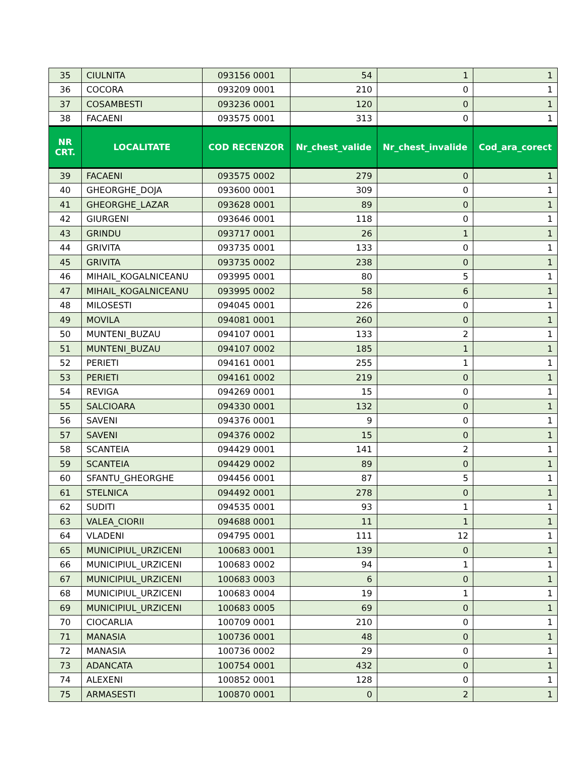| 35 | CIULNITA | 093156 0001 | 54 | 1 | 1 |
| 36 | COCORA | 093209 0001 | 210 | 0 | 1 |
| 37 | COSAMBESTI | 093236 0001 | 120 | 0 | 1 |
| 38 | FACAENI | 093575 0001 | 313 | 0 | 1 |
| NR CRT. | LOCALITATE | COD RECENZOR | Nr_chest_valide | Nr_chest_invalide | Cod_ara_corect |
| 39 | FACAENI | 093575 0002 | 279 | 0 | 1 |
| 40 | GHEORGHE_DOJA | 093600 0001 | 309 | 0 | 1 |
| 41 | GHEORGHE_LAZAR | 093628 0001 | 89 | 0 | 1 |
| 42 | GIURGENI | 093646 0001 | 118 | 0 | 1 |
| 43 | GRINDU | 093717 0001 | 26 | 1 | 1 |
| 44 | GRIVITA | 093735 0001 | 133 | 0 | 1 |
| 45 | GRIVITA | 093735 0002 | 238 | 0 | 1 |
| 46 | MIHAIL_KOGALNICEANU | 093995 0001 | 80 | 5 | 1 |
| 47 | MIHAIL_KOGALNICEANU | 093995 0002 | 58 | 6 | 1 |
| 48 | MILOSESTI | 094045 0001 | 226 | 0 | 1 |
| 49 | MOVILA | 094081 0001 | 260 | 0 | 1 |
| 50 | MUNTENI_BUZAU | 094107 0001 | 133 | 2 | 1 |
| 51 | MUNTENI_BUZAU | 094107 0002 | 185 | 1 | 1 |
| 52 | PERIETI | 094161 0001 | 255 | 1 | 1 |
| 53 | PERIETI | 094161 0002 | 219 | 0 | 1 |
| 54 | REVIGA | 094269 0001 | 15 | 0 | 1 |
| 55 | SALCIOARA | 094330 0001 | 132 | 0 | 1 |
| 56 | SAVENI | 094376 0001 | 9 | 0 | 1 |
| 57 | SAVENI | 094376 0002 | 15 | 0 | 1 |
| 58 | SCANTEIA | 094429 0001 | 141 | 2 | 1 |
| 59 | SCANTEIA | 094429 0002 | 89 | 0 | 1 |
| 60 | SFANTU_GHEORGHE | 094456 0001 | 87 | 5 | 1 |
| 61 | STELNICA | 094492 0001 | 278 | 0 | 1 |
| 62 | SUDITI | 094535 0001 | 93 | 1 | 1 |
| 63 | VALEA_CIORII | 094688 0001 | 11 | 1 | 1 |
| 64 | VLADENI | 094795 0001 | 111 | 12 | 1 |
| 65 | MUNICIPIUL_URZICENI | 100683 0001 | 139 | 0 | 1 |
| 66 | MUNICIPIUL_URZICENI | 100683 0002 | 94 | 1 | 1 |
| 67 | MUNICIPIUL_URZICENI | 100683 0003 | 6 | 0 | 1 |
| 68 | MUNICIPIUL_URZICENI | 100683 0004 | 19 | 1 | 1 |
| 69 | MUNICIPIUL_URZICENI | 100683 0005 | 69 | 0 | 1 |
| 70 | CIOCARLIA | 100709 0001 | 210 | 0 | 1 |
| 71 | MANASIA | 100736 0001 | 48 | 0 | 1 |
| 72 | MANASIA | 100736 0002 | 29 | 0 | 1 |
| 73 | ADANCATA | 100754 0001 | 432 | 0 | 1 |
| 74 | ALEXENI | 100852 0001 | 128 | 0 | 1 |
| 75 | ARMASESTI | 100870 0001 | 0 | 2 | 1 |